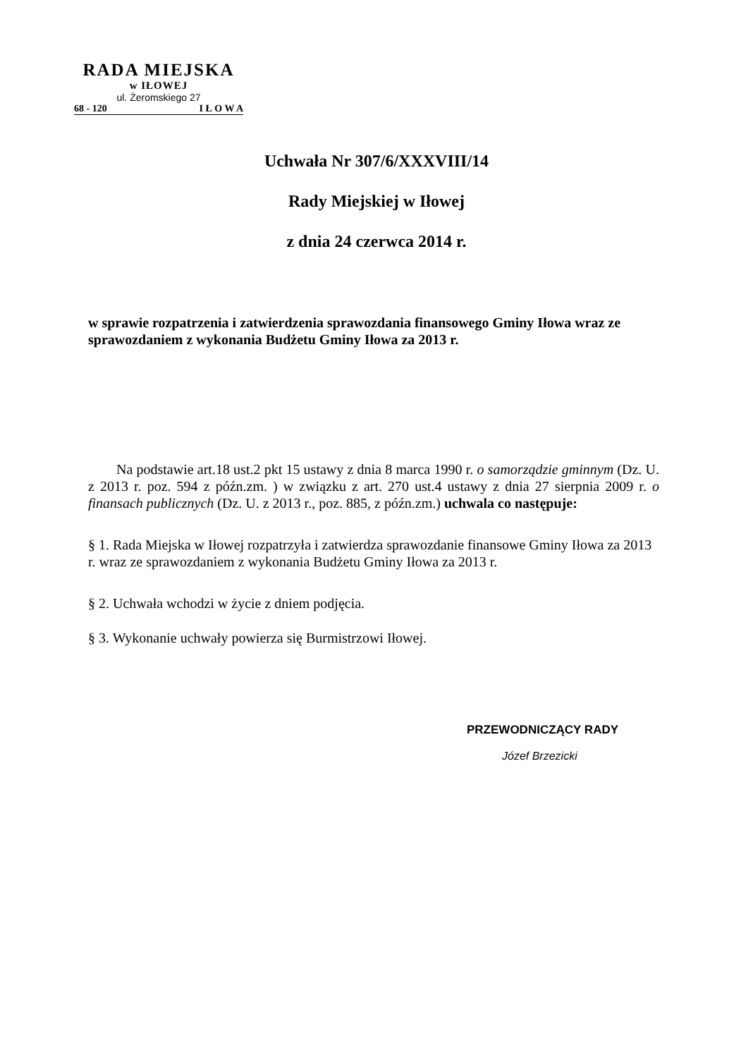RADA MIEJSKA
w IŁOWEJ
ul. Żeromskiego 27
68 - 120 I Ł O W A
Uchwała Nr 307/6/XXXVIII/14
Rady Miejskiej w Iłowej
z dnia 24 czerwca 2014 r.
w sprawie rozpatrzenia i zatwierdzenia sprawozdania finansowego Gminy Iłowa wraz ze sprawozdaniem z wykonania Budżetu Gminy Iłowa za 2013 r.
Na podstawie art.18 ust.2 pkt 15 ustawy z dnia 8 marca 1990 r. o samorządzie gminnym (Dz. U. z 2013 r. poz. 594 z późn.zm. ) w związku z art. 270 ust.4 ustawy z dnia 27 sierpnia 2009 r. o finansach publicznych (Dz. U. z 2013 r., poz. 885, z późn.zm.) uchwala co następuje:
§ 1. Rada Miejska w Iłowej rozpatrzyła i zatwierdza sprawozdanie finansowe Gminy Iłowa za 2013 r. wraz ze sprawozdaniem z wykonania Budżetu Gminy Iłowa za 2013 r.
§ 2. Uchwała wchodzi w życie z dniem podjęcia.
§ 3. Wykonanie uchwały powierza się Burmistrzowi Iłowej.
PRZEWODNICZĄCY RADY
Józef Brzezicki